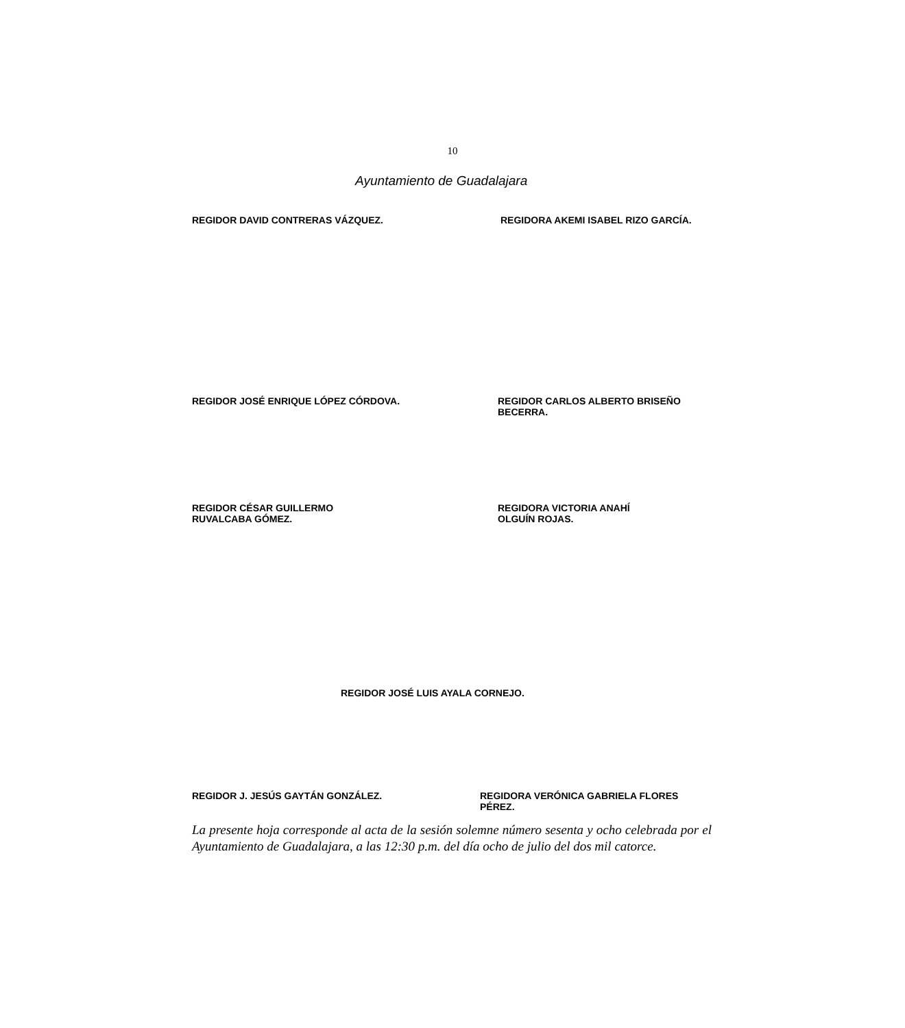10
Ayuntamiento de Guadalajara
REGIDOR DAVID CONTRERAS VÁZQUEZ. REGIDORA AKEMI ISABEL RIZO GARCÍA.
REGIDOR JOSÉ ENRIQUE LÓPEZ CÓRDOVA. REGIDOR CARLOS ALBERTO BRISEÑO BECERRA.
REGIDOR CÉSAR GUILLERMO
RUVALCABA GÓMEZ.
REGIDORA VICTORIA ANAHÍ
OLGUÍN ROJAS.
REGIDOR JOSÉ LUIS AYALA CORNEJO.
REGIDOR J. JESÚS GAYTÁN GONZÁLEZ. REGIDORA VERÓNICA GABRIELA FLORES PÉREZ.
La presente hoja corresponde al acta de la sesión solemne número sesenta y ocho celebrada por el Ayuntamiento de Guadalajara, a las 12:30 p.m. del día ocho de julio del dos mil catorce.